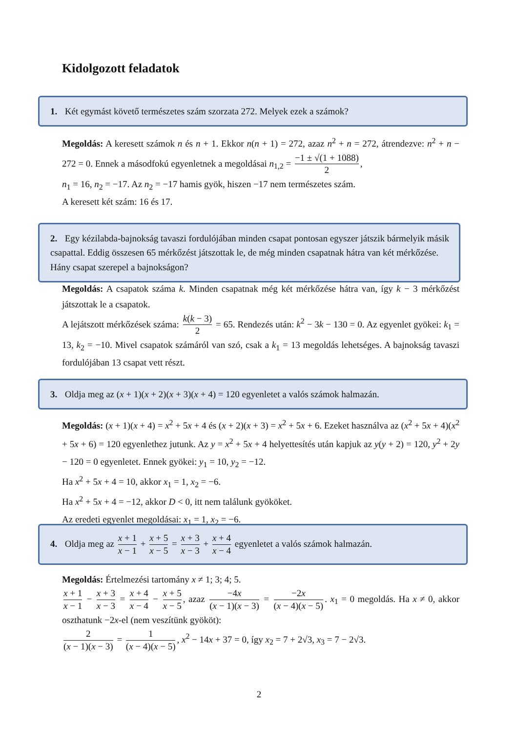Kidolgozott feladatok
1. Két egymást követő természetes szám szorzata 272. Melyek ezek a számok?
Megoldás: A keresett számok n és n + 1. Ekkor n(n + 1) = 272, azaz n<sup>2</sup> + n = 272, átrendezve: n<sup>2</sup> + n − 272 = 0. Ennek a másodfokú egyenletnek a megoldásai n<sub>1,2</sub> = −1 ± √(1 + 1088) 2,
n<sub>1</sub> = 16, n<sub>2</sub> = −17. Az n<sub>2</sub> = −17 hamis gyök, hiszen −17 nem természetes szám.
A keresett két szám: 16 és 17.
2. Egy kézilabda-bajnokság tavaszi fordulójában minden csapat pontosan egyszer játszik bármelyik másik csapattal. Eddig összesen 65 mérkőzést játszottak le, de még minden csapatnak hátra van két mérkőzése. Hány csapat szerepel a bajnokságon?
Megoldás: A csapatok száma k. Minden csapatnak még két mérkőzése hátra van, így k − 3 mérkőzést játszottak le a csapatok.
A lejátszott mérkőzések száma: k(k − 3) 2 = 65. Rendezés után: k<sup>2</sup> − 3k − 130 = 0. Az egyenlet gyökei: k<sub>1</sub> = 13, k<sub>2</sub> = −10. Mivel csapatok számáról van szó, csak a k<sub>1</sub> = 13 megoldás lehetséges. A bajnokság tavaszi fordulójában 13 csapat vett részt.
3. Oldja meg az (x + 1)(x + 2)(x + 3)(x + 4) = 120 egyenletet a valós számok halmazán.
Megoldás: (x + 1)(x + 4) = x<sup>2</sup> + 5x + 4 és (x + 2)(x + 3) = x<sup>2</sup> + 5x + 6. Ezeket használva az (x<sup>2</sup> + 5x + 4)(x<sup>2</sup> + 5x + 6) = 120 egyenlethez jutunk. Az y = x<sup>2</sup> + 5x + 4 helyettesítés után kapjuk az y(y + 2) = 120, y<sup>2</sup> + 2y − 120 = 0 egyenletet. Ennek gyökei: y<sub>1</sub> = 10, y<sub>2</sub> = −12.
Ha x<sup>2</sup> + 5x + 4 = 10, akkor x<sub>1</sub> = 1, x<sub>2</sub> = −6.
Ha x<sup>2</sup> + 5x + 4 = −12, akkor D < 0, itt nem találunk gyököket.
Az eredeti egyenlet megoldásai: x<sub>1</sub> = 1, x<sub>2</sub> = −6.
4. Oldja meg az x + 1 x − 1 + x + 5 x − 5 = x + 3 x − 3 + x + 4 x − 4 egyenletet a valós számok halmazán.
Megoldás: Értelmezési tartomány x ≠ 1; 3; 4; 5.
x + 1 x − 1 − x + 3 x − 3 = x + 4 x − 4 − x + 5 x − 5, azaz −4x (x − 1)(x − 3) = −2x (x − 4)(x − 5). x<sub>1</sub> = 0 megoldás. Ha x ≠ 0, akkor oszthatunk −2x-el (nem veszítünk gyököt):
2 (x − 1)(x − 3) = 1 (x − 4)(x − 5), x<sup>2</sup> − 14x + 37 = 0, így x<sub>2</sub> = 7 + 2√3, x<sub>3</sub> = 7 − 2√3.
2